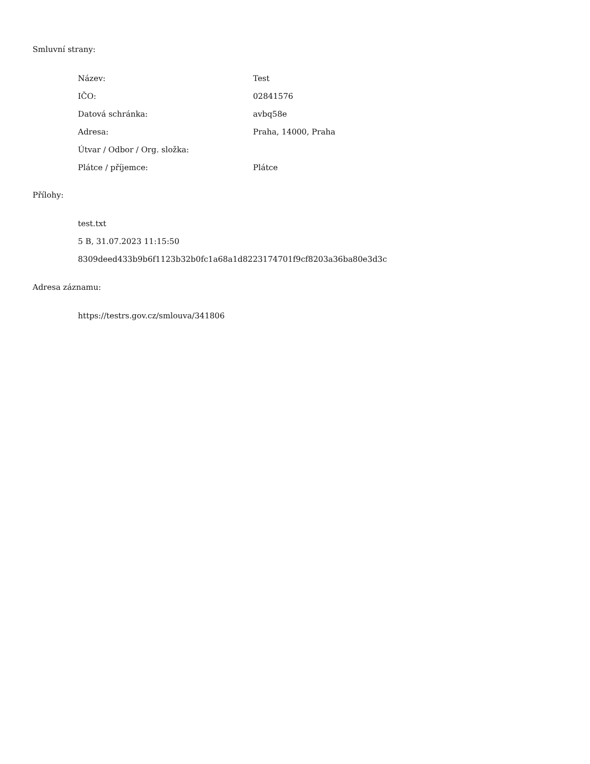Smluvní strany:
| Název: | Test |
| IČO: | 02841576 |
| Datová schránka: | avbq58e |
| Adresa: | Praha, 14000, Praha |
| Útvar / Odbor / Org. složka: | |
| Plátce / příjemce: | Plátce |
Přílohy:
test.txt
5 B, 31.07.2023 11:15:50
8309deed433b9b6f1123b32b0fc1a68a1d8223174701f9cf8203a36ba80e3d3c
Adresa záznamu:
https://testrs.gov.cz/smlouva/341806